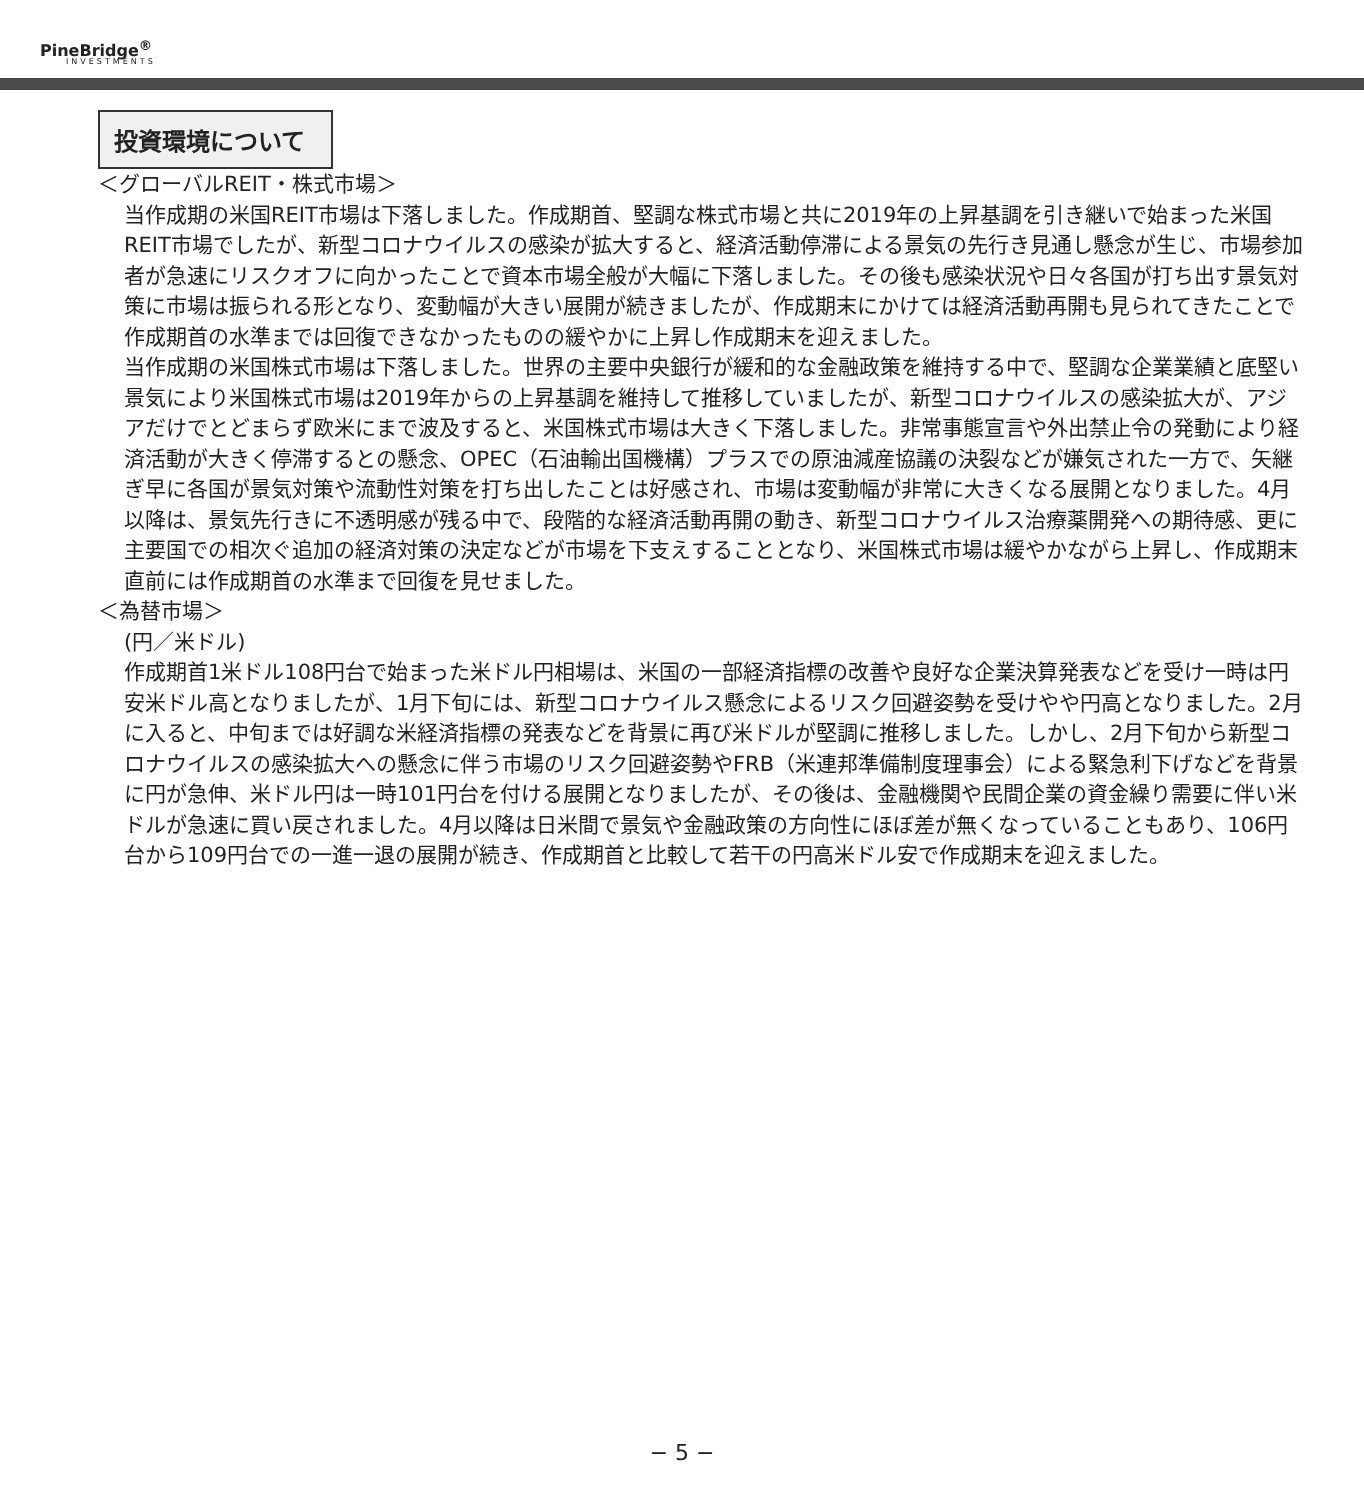PineBridge<sup>®</sup>
INVESTMENTS
投資環境について
＜グローバルREIT・株式市場＞
当作成期の米国REIT市場は下落しました。作成期首、堅調な株式市場と共に2019年の上昇基調を引き継いで始まった米国REIT市場でしたが、新型コロナウイルスの感染が拡大すると、経済活動停滞による景気の先行き見通し懸念が生じ、市場参加者が急速にリスクオフに向かったことで資本市場全般が大幅に下落しました。その後も感染状況や日々各国が打ち出す景気対策に市場は振られる形となり、変動幅が大きい展開が続きましたが、作成期末にかけては経済活動再開も見られてきたことで作成期首の水準までは回復できなかったものの緩やかに上昇し作成期末を迎えました。
当作成期の米国株式市場は下落しました。世界の主要中央銀行が緩和的な金融政策を維持する中で、堅調な企業業績と底堅い景気により米国株式市場は2019年からの上昇基調を維持して推移していましたが、新型コロナウイルスの感染拡大が、アジアだけでとどまらず欧米にまで波及すると、米国株式市場は大きく下落しました。非常事態宣言や外出禁止令の発動により経済活動が大きく停滞するとの懸念、OPEC（石油輸出国機構）プラスでの原油減産協議の決裂などが嫌気された一方で、矢継ぎ早に各国が景気対策や流動性対策を打ち出したことは好感され、市場は変動幅が非常に大きくなる展開となりました。4月以降は、景気先行きに不透明感が残る中で、段階的な経済活動再開の動き、新型コロナウイルス治療薬開発への期待感、更に主要国での相次ぐ追加の経済対策の決定などが市場を下支えすることとなり、米国株式市場は緩やかながら上昇し、作成期末直前には作成期首の水準まで回復を見せました。
＜為替市場＞
(円／米ドル)
作成期首1米ドル108円台で始まった米ドル円相場は、米国の一部経済指標の改善や良好な企業決算発表などを受け一時は円安米ドル高となりましたが、1月下旬には、新型コロナウイルス懸念によるリスク回避姿勢を受けやや円高となりました。2月に入ると、中旬までは好調な米経済指標の発表などを背景に再び米ドルが堅調に推移しました。しかし、2月下旬から新型コロナウイルスの感染拡大への懸念に伴う市場のリスク回避姿勢やFRB（米連邦準備制度理事会）による緊急利下げなどを背景に円が急伸、米ドル円は一時101円台を付ける展開となりましたが、その後は、金融機関や民間企業の資金繰り需要に伴い米ドルが急速に買い戻されました。4月以降は日米間で景気や金融政策の方向性にほぼ差が無くなっていることもあり、106円台から109円台での一進一退の展開が続き、作成期首と比較して若干の円高米ドル安で作成期末を迎えました。
− 5 −